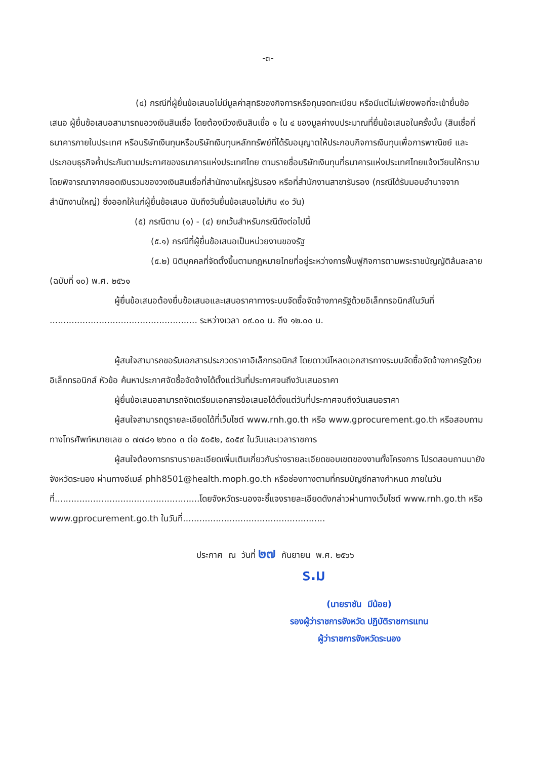-๓-
(๔) กรณีที่ผู้ยื่นข้อเสนอไม่มีมูลค่าสุทธิของกิจการหรือทุนจดทะเบียน หรือมีแต่ไม่เพียงพอที่จะเข้ายื่นข้อเสนอ ผู้ยื่นข้อเสนอสามารถขอวงเงินสินเชื่อ โดยต้องมีวงเงินสินเชื่อ ๑ ใน ๔ ของมูลค่างบประมาณที่ยื่นข้อเสนอในครั้งนั้น (สินเชื่อที่ธนาคารภายในประเทศ หรือบริษัทเงินทุนหรือบริษัทเงินทุนหลักทรัพย์ที่ได้รับอนุญาตให้ประกอบกิจการเงินทุนเพื่อการพาณิชย์ และประกอบธุรกิจค้ำประกันตามประกาศของธนาคารแห่งประเทศไทย ตามรายชื่อบริษัทเงินทุนที่ธนาคารแห่งประเทศไทยแจ้งเวียนให้ทราบ โดยพิจารณาจากยอดเงินรวมของวงเงินสินเชื่อที่สำนักงานใหญ่รับรอง หรือที่สำนักงานสาขารับรอง (กรณีได้รับมอบอำนาจจากสำนักงานใหญ่) ซึ่งออกให้แก่ผู้ยื่นข้อเสนอ นับถึงวันยื่นข้อเสนอไม่เกิน ๙๐ วัน)
(๕) กรณีตาม (๑) - (๔) ยกเว้นสำหรับกรณีดังต่อไปนี้
(๕.๑) กรณีที่ผู้ยื่นข้อเสนอเป็นหน่วยงานของรัฐ
(๕.๒) นิติบุคคลที่จัดตั้งขึ้นตามกฎหมายไทยที่อยู่ระหว่างการฟื้นฟูกิจการตามพระราชบัญญัติล้มละลาย (ฉบับที่ ๑๐) พ.ศ. ๒๕๖๑
ผู้ยื่นข้อเสนอต้องยื่นข้อเสนอและเสนอราคาทางระบบจัดซื้อจัดจ้างภาครัฐด้วยอิเล็กทรอนิกส์ในวันที่ ...................................................... ระหว่างเวลา ๐๙.๐๐ น. ถึง ๑๒.๐๐ น.
ผู้สนใจสามารถขอรับเอกสารประกวดราคาอิเล็กทรอนิกส์ โดยดาวน์โหลดเอกสารทางระบบจัดซื้อจัดจ้างภาครัฐด้วยอิเล็กทรอนิกส์ หัวข้อ ค้นหาประกาศจัดซื้อจัดจ้างได้ตั้งแต่วันที่ประกาศจนถึงวันเสนอราคา
ผู้ยื่นข้อเสนอสามารถจัดเตรียมเอกสารข้อเสนอได้ตั้งแต่วันที่ประกาศจนถึงวันเสนอราคา
ผู้สนใจสามารถดูรายละเอียดได้ที่เว็บไซต์ www.rnh.go.th หรือ www.gprocurement.go.th หรือสอบถามทางโทรศัพท์หมายเลข ๐ ๗๗๘๑ ๒๖๓๐ ๓ ต่อ ๕๐๕๒, ๕๐๕๙ ในวันและเวลาราชการ
ผู้สนใจต้องการทราบรายละเอียดเพิ่มเติมเกี่ยวกับร่างรายละเอียดขอบเขตของงานทั้งโครงการ โปรดสอบถามมายังจังหวัดระนอง ผ่านทางอีเมล์ phh8501@health.moph.go.th หรือช่องทางตามที่กรมบัญชีกลางกำหนด ภายในวันที่.....................................................โดยจังหวัดระนองจะชี้แจงรายละเอียดดังกล่าวผ่านทางเว็บไซต์ www.rnh.go.th หรือ www.gprocurement.go.th ในวันที่....................................................
ประกาศ ณ วันที่ ๒๗ กันยายน พ.ศ. ๒๕๖๖
ร.ม
(นายราชัน มีน้อย)
รองผู้ว่าราชการจังหวัด ปฏิบัติราชการแทน
ผู้ว่าราชการจังหวัดระนอง